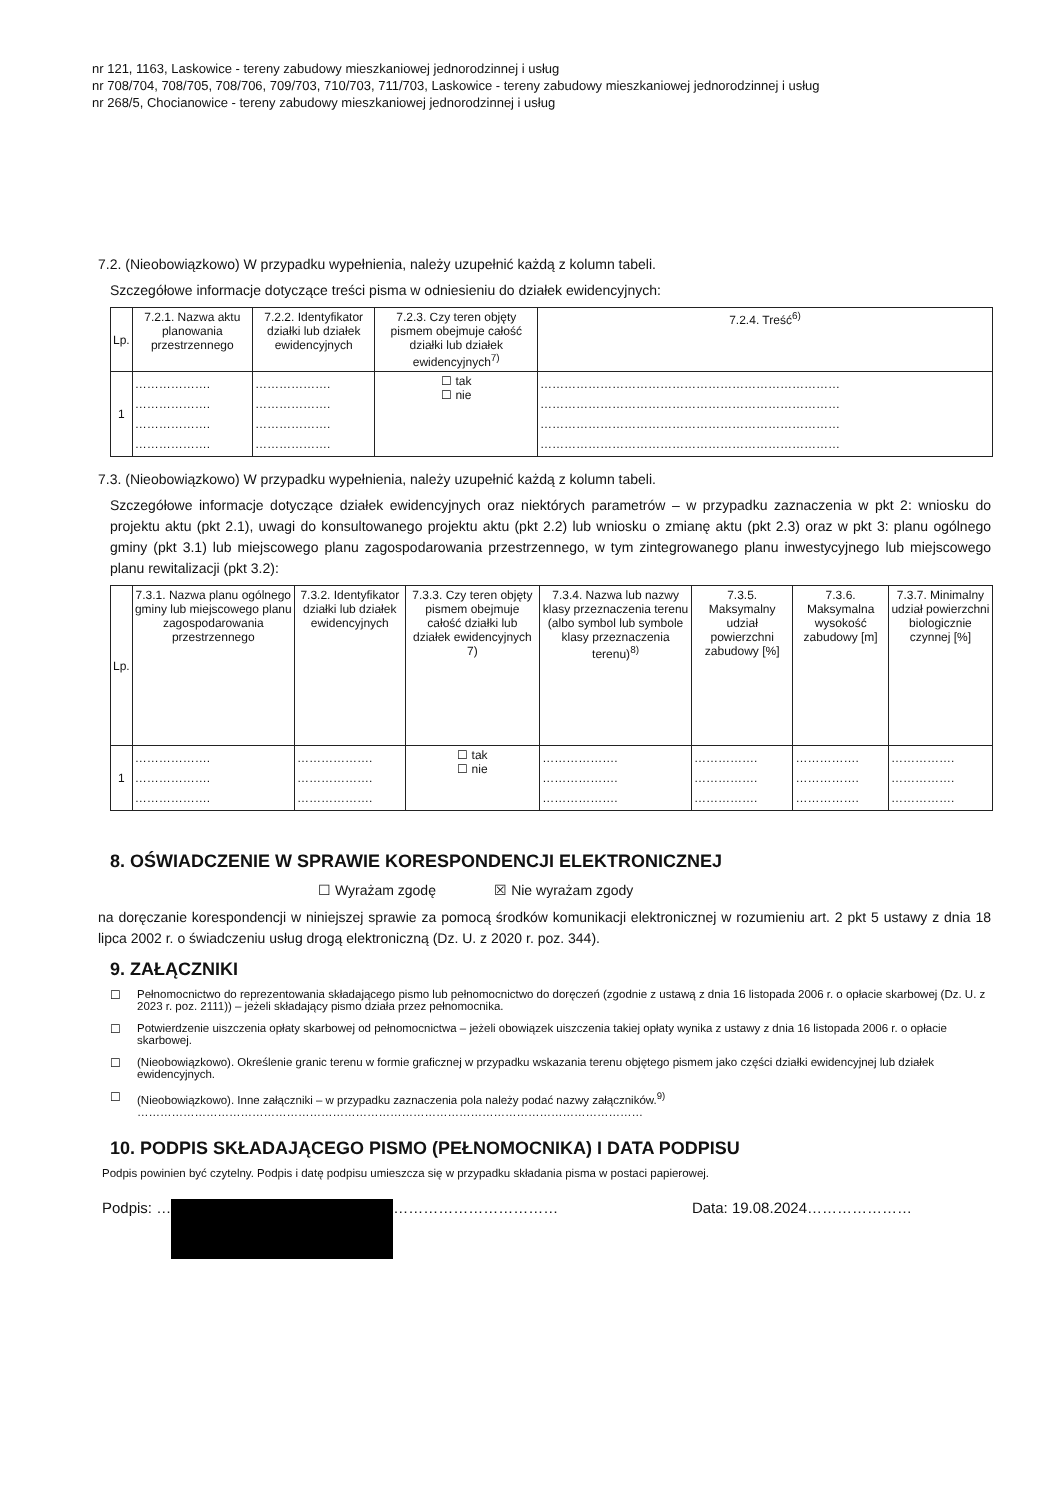nr 121, 1163, Laskowice - tereny zabudowy mieszkaniowej jednorodzinnej i usług
nr 708/704, 708/705, 708/706, 709/703, 710/703, 711/703, Laskowice - tereny zabudowy mieszkaniowej jednorodzinnej i usług
nr 268/5, Chocianowice - tereny zabudowy mieszkaniowej jednorodzinnej i usług
7.2. (Nieobowiązkowo) W przypadku wypełnienia, należy uzupełnić każdą z kolumn tabeli.
Szczegółowe informacje dotyczące treści pisma w odniesieniu do działek ewidencyjnych:
| Lp. | 7.2.1. Nazwa aktu planowania przestrzennego | 7.2.2. Identyfikator działki lub działek ewidencyjnych | 7.2.3. Czy teren objęty pismem obejmuje całość działki lub działek ewidencyjnych<sup>7)</sup> | 7.2.4. Treść<sup>6)</sup> |
| --- | --- | --- | --- | --- |
| 1 | ………………. ………………. ………………. ………………. | ………………. ………………. ………………. ………………. | ☐ tak ☐ nie | ………………………………………………………………… ………………………………………………………………… ………………………………………………………………… ………………………………………………………………… |
7.3. (Nieobowiązkowo) W przypadku wypełnienia, należy uzupełnić każdą z kolumn tabeli.
Szczegółowe informacje dotyczące działek ewidencyjnych oraz niektórych parametrów – w przypadku zaznaczenia w pkt 2: wniosku do projektu aktu (pkt 2.1), uwagi do konsultowanego projektu aktu (pkt 2.2) lub wniosku o zmianę aktu (pkt 2.3) oraz w pkt 3: planu ogólnego gminy (pkt 3.1) lub miejscowego planu zagospodarowania przestrzennego, w tym zintegrowanego planu inwestycyjnego lub miejscowego planu rewitalizacji (pkt 3.2):
| Lp. | 7.3.1. Nazwa planu ogólnego gminy lub miejscowego planu zagospodarowania przestrzennego | 7.3.2. Identyfikator działki lub działek ewidencyjnych | 7.3.3. Czy teren objęty pismem obejmuje całość działki lub działek ewidencyjnych 7) | 7.3.4. Nazwa lub nazwy klasy przeznaczenia terenu (albo symbol lub symbole klasy przeznaczenia terenu)<sup>8)</sup> | 7.3.5. Maksymalny udział powierzchni zabudowy [%] | 7.3.6. Maksymalna wysokość zabudowy [m] | 7.3.7. Minimalny udział powierzchni biologicznie czynnej [%] |
| --- | --- | --- | --- | --- | --- | --- | --- |
| 1 | ………………. ………………. ………………. | ………………. ………………. ………………. | ☐ tak ☐ nie | ………………. ………………. ………………. | ……………. ……………. ……………. | ……………. ……………. ……………. | ……………. ……………. ……………. |
8. OŚWIADCZENIE W SPRAWIE KORESPONDENCJI ELEKTRONICZNEJ
☐ Wyrażam zgodę ☒ Nie wyrażam zgody
na doręczanie korespondencji w niniejszej sprawie za pomocą środków komunikacji elektronicznej w rozumieniu art. 2 pkt 5 ustawy z dnia 18 lipca 2002 r. o świadczeniu usług drogą elektroniczną (Dz. U. z 2020 r. poz. 344).
9. ZAŁĄCZNIKI
☐ Pełnomocnictwo do reprezentowania składającego pismo lub pełnomocnictwo do doręczeń (zgodnie z ustawą z dnia 16 listopada 2006 r. o opłacie skarbowej (Dz. U. z 2023 r. poz. 2111)) – jeżeli składający pismo działa przez pełnomocnika.
☐ Potwierdzenie uiszczenia opłaty skarbowej od pełnomocnictwa – jeżeli obowiązek uiszczenia takiej opłaty wynika z ustawy z dnia 16 listopada 2006 r. o opłacie skarbowej.
☐ (Nieobowiązkowo). Określenie granic terenu w formie graficznej w przypadku wskazania terenu objętego pismem jako części działki ewidencyjnej lub działek ewidencyjnych.
☐ (Nieobowiązkowo). Inne załączniki – w przypadku zaznaczenia pola należy podać nazwy załączników.<sup>9)</sup>
……………………………………………………………………………………………………………………
10. PODPIS SKŁADAJĄCEGO PISMO (PEŁNOMOCNIKA) I DATA PODPISU
Podpis powinien być czytelny. Podpis i datę podpisu umieszcza się w przypadku składania pisma w postaci papierowej.
Podpis: … …………………………… Data: 19.08.2024…………………